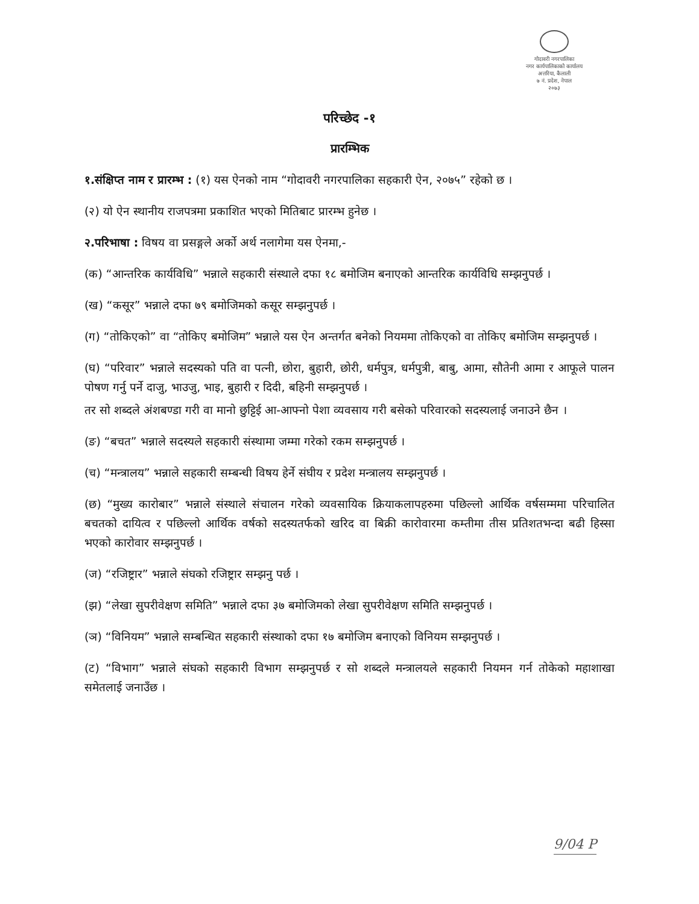गोदावरी नगरपालिका
नगर कार्यपालिकाको कार्यालय
अत्तरिया, कैलाली
७ नं. प्रदेश, नेपाल
२०७३
परिच्छेद -१
प्रारम्भिक
१.संक्षिप्त नाम र प्रारम्भ : (१) यस ऐनको नाम “गोदावरी नगरपालिका सहकारी ऐन, २०७५” रहेको छ ।
(२) यो ऐन स्थानीय राजपत्रमा प्रकाशित भएको मितिबाट प्रारम्भ हुनेछ ।
२.परिभाषा : विषय वा प्रसङ्गले अर्को अर्थ नलागेमा यस ऐनमा,-
(क) “आन्तरिक कार्यविधि” भन्नाले सहकारी संस्थाले दफा १८ बमोजिम बनाएको आन्तरिक कार्यविधि सम्झनुपर्छ ।
(ख) “कसूर” भन्नाले दफा ७९ बमोजिमको कसूर सम्झनुपर्छ ।
(ग) “तोकिएको” वा “तोकिए बमोजिम” भन्नाले यस ऐन अन्तर्गत बनेको नियममा तोकिएको वा तोकिए बमोजिम सम्झनुपर्छ ।
(घ) “परिवार” भन्नाले सदस्यको पति वा पत्नी, छोरा, बुहारी, छोरी, धर्मपुत्र, धर्मपुत्री, बाबु, आमा, सौतेनी आमा र आफूले पालन पोषण गर्नु पर्ने दाजु, भाउजु, भाइ, बुहारी र दिदी, बहिनी सम्झनुपर्छ ।
तर सो शब्दले अंशबण्डा गरी वा मानो छुट्टिई आ-आफ्नो पेशा व्यवसाय गरी बसेको परिवारको सदस्यलाई जनाउने छैन ।
(ङ) “बचत” भन्नाले सदस्यले सहकारी संस्थामा जम्मा गरेको रकम सम्झनुपर्छ ।
(च) “मन्त्रालय” भन्नाले सहकारी सम्बन्धी विषय हेर्ने संघीय र प्रदेश मन्त्रालय सम्झनुपर्छ ।
(छ) “मुख्य कारोबार” भन्नाले संस्थाले संचालन गरेको व्यवसायिक क्रियाकलापहरुमा पछिल्लो आर्थिक वर्षसम्ममा परिचालित बचतको दायित्व र पछिल्लो आर्थिक वर्षको सदस्यतर्फको खरिद वा बिक्री कारोवारमा कम्तीमा तीस प्रतिशतभन्दा बढी हिस्सा भएको कारोवार सम्झनुपर्छ ।
(ज) “रजिष्ट्रार” भन्नाले संघको रजिष्ट्रार सम्झनु पर्छ ।
(झ) “लेखा सुपरीवेक्षण समिति” भन्नाले दफा ३७ बमोजिमको लेखा सुपरीवेक्षण समिति सम्झनुपर्छ ।
(ञ) “विनियम” भन्नाले सम्बन्धित सहकारी संस्थाको दफा १७ बमोजिम बनाएको विनियम सम्झनुपर्छ ।
(ट) “विभाग” भन्नाले संघको सहकारी विभाग सम्झनुपर्छ र सो शब्दले मन्त्रालयले सहकारी नियमन गर्न तोकेको महाशाखा समेतलाई जनाउँछ ।
9/04 P